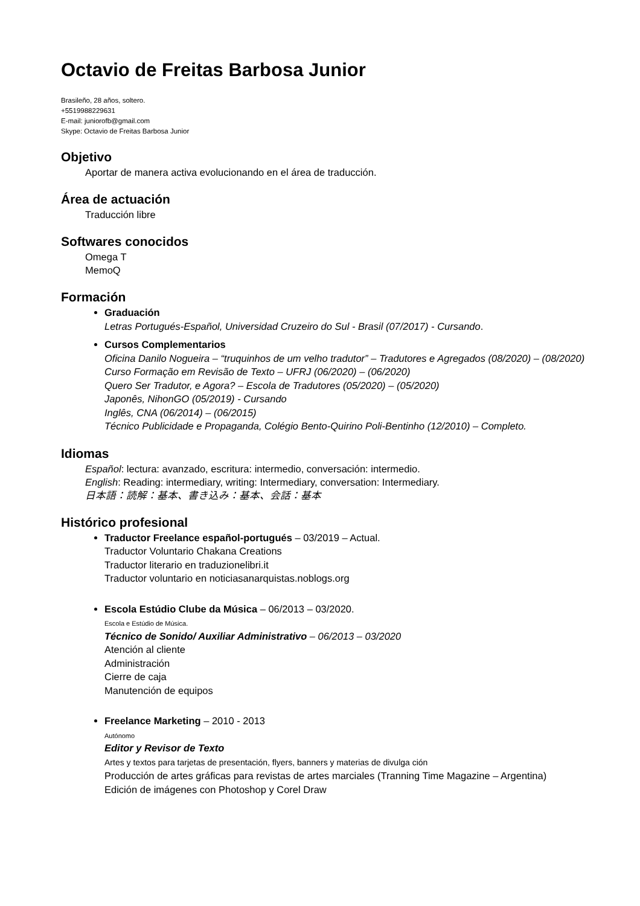Octavio de Freitas Barbosa Junior
Brasileño, 28 años, soltero.
+5519988229631
E-mail: juniorofb@gmail.com
Skype: Octavio de Freitas Barbosa Junior
Objetivo
Aportar de manera activa evolucionando en el área de traducción.
Área de actuación
Traducción libre
Softwares conocidos
Omega T
MemoQ
Formación
Graduación
Letras Portugués-Español, Universidad Cruzeiro do Sul - Brasil (07/2017) - Cursando.
Cursos Complementarios
Oficina Danilo Nogueira – “truquinhos de um velho tradutor” – Tradutores e Agregados (08/2020) – (08/2020)
Curso Formação em Revisão de Texto – UFRJ (06/2020) – (06/2020)
Quero Ser Tradutor, e Agora? – Escola de Tradutores (05/2020) – (05/2020)
Japonês, NihonGO (05/2019) - Cursando
Inglês, CNA (06/2014) – (06/2015)
Técnico Publicidade e Propaganda, Colégio Bento-Quirino Poli-Bentinho (12/2010) – Completo.
Idiomas
Español: lectura: avanzado, escritura: intermedio, conversación: intermedio.
English: Reading: intermediary, writing: Intermediary, conversation: Intermediary.
日本語：読解：基本、書き込み：基本、会話：基本
Histórico profesional
Traductor Freelance español-portugués – 03/2019 – Actual.
Traductor Voluntario Chakana Creations
Traductor literario en traduzionelibri.it
Traductor voluntario en noticiasanarquistas.noblogs.org
Escola Estúdio Clube da Música – 06/2013 – 03/2020.
Escola e Estúdio de Música.
Técnico de Sonido/ Auxiliar Administrativo – 06/2013 – 03/2020
Atención al cliente
Administración
Cierre de caja
Manutención de equipos
Freelance Marketing – 2010 - 2013
Autónomo
Editor y Revisor de Texto
Artes y textos para tarjetas de presentación, flyers, banners y materias de divulga ción
Producción de artes gráficas para revistas de artes marciales (Tranning Time Magazine – Argentina)
Edición de imágenes con Photoshop y Corel Draw